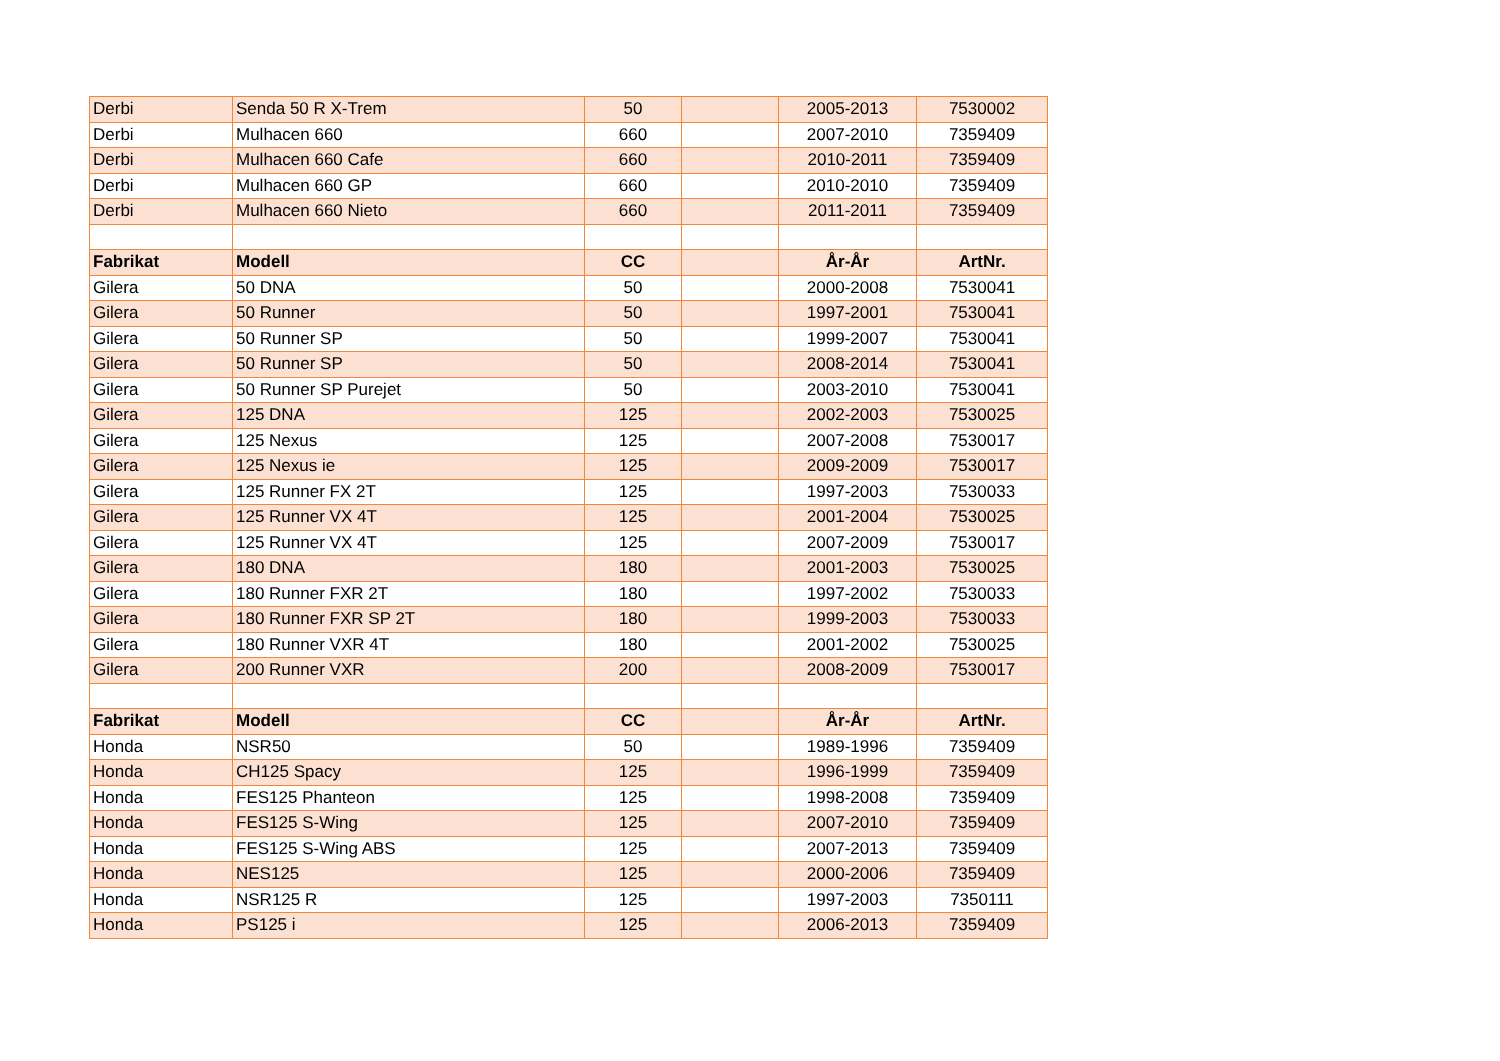| Derbi | Senda 50 R X-Trem | 50 | | 2005-2013 | 7530002 |
| Derbi | Mulhacen 660 | 660 | | 2007-2010 | 7359409 |
| Derbi | Mulhacen 660 Cafe | 660 | | 2010-2011 | 7359409 |
| Derbi | Mulhacen 660 GP | 660 | | 2010-2010 | 7359409 |
| Derbi | Mulhacen 660 Nieto | 660 | | 2011-2011 | 7359409 |
| Fabrikat | Modell | CC | | År-År | ArtNr. |
| Gilera | 50 DNA | 50 | | 2000-2008 | 7530041 |
| Gilera | 50 Runner | 50 | | 1997-2001 | 7530041 |
| Gilera | 50 Runner SP | 50 | | 1999-2007 | 7530041 |
| Gilera | 50 Runner SP | 50 | | 2008-2014 | 7530041 |
| Gilera | 50 Runner SP Purejet | 50 | | 2003-2010 | 7530041 |
| Gilera | 125 DNA | 125 | | 2002-2003 | 7530025 |
| Gilera | 125 Nexus | 125 | | 2007-2008 | 7530017 |
| Gilera | 125 Nexus ie | 125 | | 2009-2009 | 7530017 |
| Gilera | 125 Runner FX 2T | 125 | | 1997-2003 | 7530033 |
| Gilera | 125 Runner VX 4T | 125 | | 2001-2004 | 7530025 |
| Gilera | 125 Runner VX 4T | 125 | | 2007-2009 | 7530017 |
| Gilera | 180 DNA | 180 | | 2001-2003 | 7530025 |
| Gilera | 180 Runner FXR 2T | 180 | | 1997-2002 | 7530033 |
| Gilera | 180 Runner FXR SP 2T | 180 | | 1999-2003 | 7530033 |
| Gilera | 180 Runner VXR 4T | 180 | | 2001-2002 | 7530025 |
| Gilera | 200 Runner VXR | 200 | | 2008-2009 | 7530017 |
| Fabrikat | Modell | CC | | År-År | ArtNr. |
| Honda | NSR50 | 50 | | 1989-1996 | 7359409 |
| Honda | CH125 Spacy | 125 | | 1996-1999 | 7359409 |
| Honda | FES125 Phanteon | 125 | | 1998-2008 | 7359409 |
| Honda | FES125 S-Wing | 125 | | 2007-2010 | 7359409 |
| Honda | FES125 S-Wing ABS | 125 | | 2007-2013 | 7359409 |
| Honda | NES125 | 125 | | 2000-2006 | 7359409 |
| Honda | NSR125 R | 125 | | 1997-2003 | 7350111 |
| Honda | PS125 i | 125 | | 2006-2013 | 7359409 |